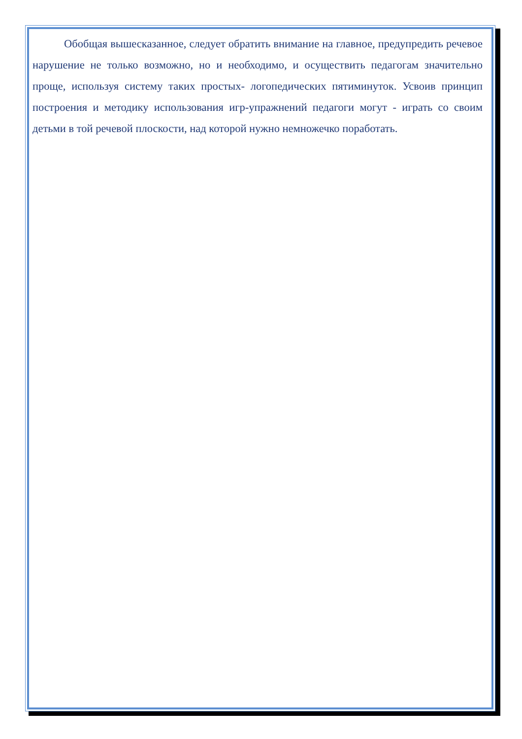Обобщая вышесказанное, следует обратить внимание на главное, предупредить речевое нарушение не только возможно, но и необходимо, и осуществить педагогам значительно проще, используя систему таких простых- логопедических пятиминуток. Усвоив принцип построения и методику использования игр-упражнений педагоги могут - играть со своим детьми в той речевой плоскости, над которой нужно немножечко поработать.